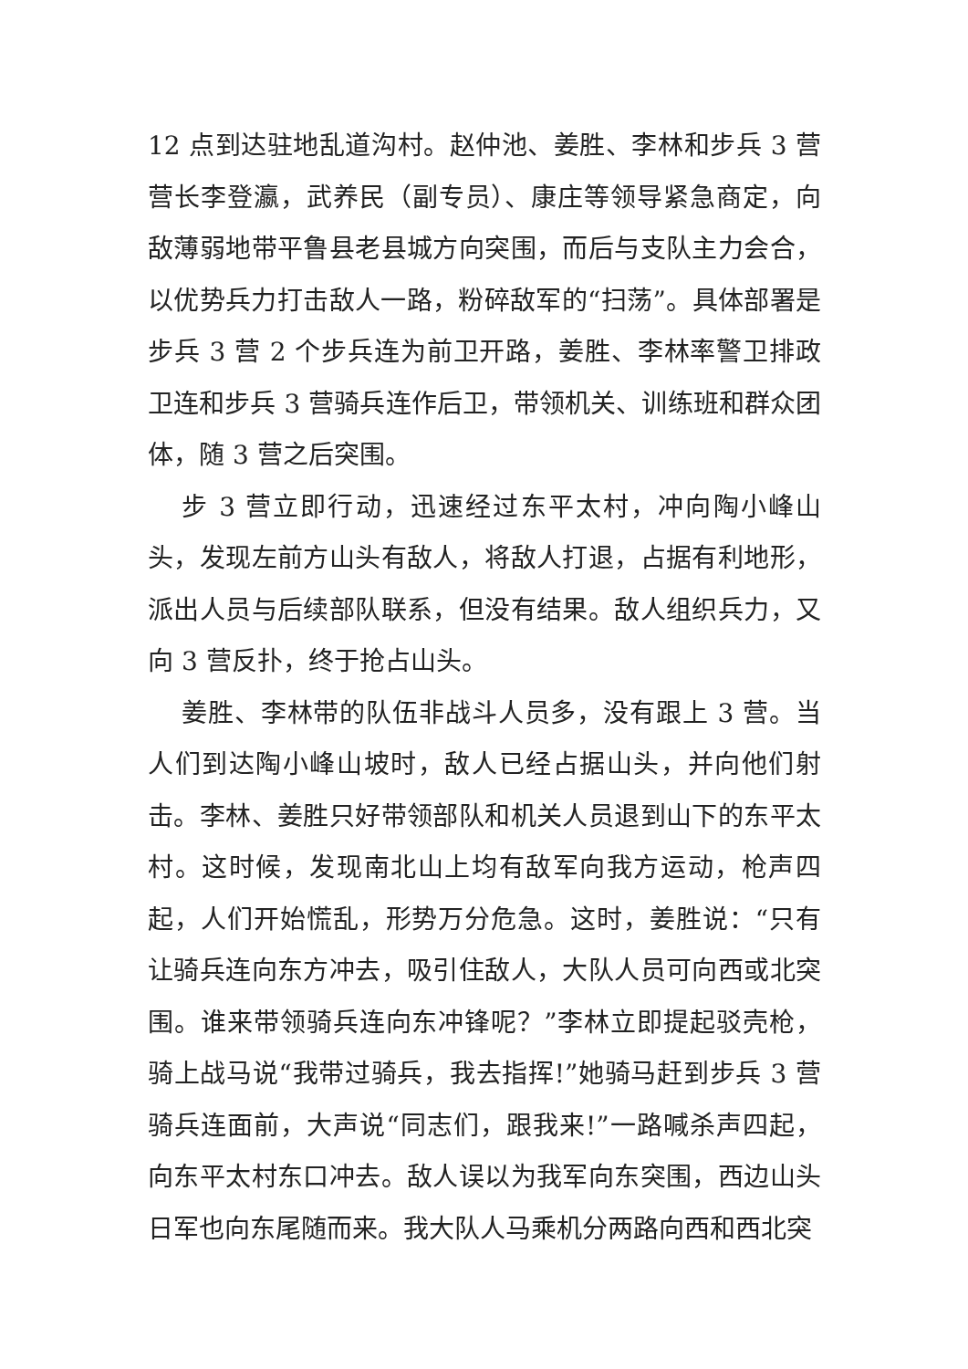12 点到达驻地乱道沟村。赵仲池、姜胜、李林和步兵 3 营营长李登瀛，武养民（副专员）、康庄等领导紧急商定，向敌薄弱地带平鲁县老县城方向突围，而后与支队主力会合，以优势兵力打击敌人一路，粉碎敌军的“扫荡”。具体部署是步兵 3 营 2 个步兵连为前卫开路，姜胜、李林率警卫排政卫连和步兵 3 营骑兵连作后卫，带领机关、训练班和群众团体，随 3 营之后突围。
步 3 营立即行动，迅速经过东平太村，冲向陶小峰山头，发现左前方山头有敌人，将敌人打退，占据有利地形，派出人员与后续部队联系，但没有结果。敌人组织兵力，又向 3 营反扑，终于抢占山头。
姜胜、李林带的队伍非战斗人员多，没有跟上 3 营。当人们到达陶小峰山坡时，敌人已经占据山头，并向他们射击。李林、姜胜只好带领部队和机关人员退到山下的东平太村。这时候，发现南北山上均有敌军向我方运动，枪声四起，人们开始慌乱，形势万分危急。这时，姜胜说：“只有让骑兵连向东方冲去，吸引住敌人，大队人员可向西或北突围。谁来带领骑兵连向东冲锋呢？”李林立即提起驳壳枪，骑上战马说“我带过骑兵，我去指挥!”她骑马赶到步兵 3 营骑兵连面前，大声说“同志们，跟我来!”一路喊杀声四起，向东平太村东口冲去。敌人误以为我军向东突围，西边山头日军也向东尾随而来。我大队人马乘机分两路向西和西北突